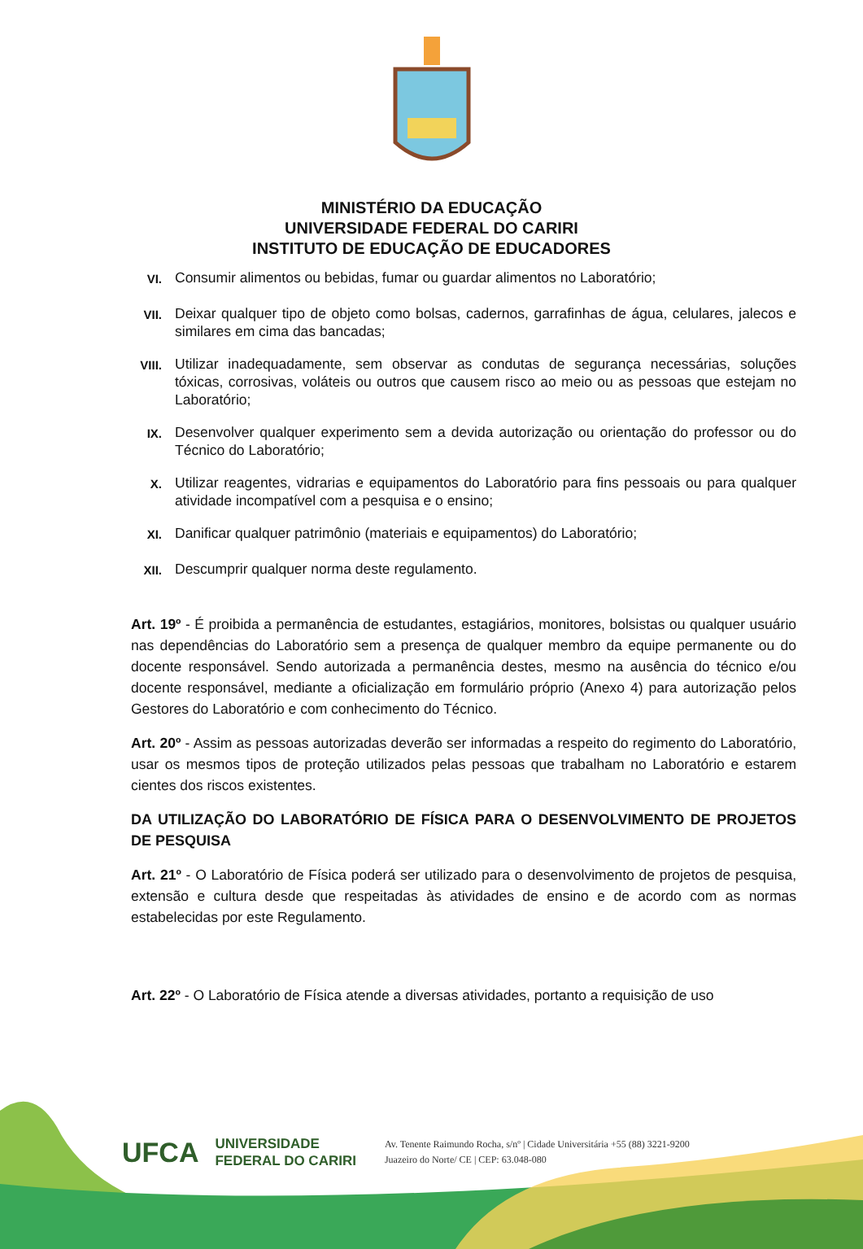MINISTÉRIO DA EDUCAÇÃO
UNIVERSIDADE FEDERAL DO CARIRI
INSTITUTO DE EDUCAÇÃO DE EDUCADORES
VI. Consumir alimentos ou bebidas, fumar ou guardar alimentos no Laboratório;
VII. Deixar qualquer tipo de objeto como bolsas, cadernos, garrafinhas de água, celulares, jalecos e similares em cima das bancadas;
VIII. Utilizar inadequadamente, sem observar as condutas de segurança necessárias, soluções tóxicas, corrosivas, voláteis ou outros que causem risco ao meio ou as pessoas que estejam no Laboratório;
IX. Desenvolver qualquer experimento sem a devida autorização ou orientação do professor ou do Técnico do Laboratório;
X. Utilizar reagentes, vidrarias e equipamentos do Laboratório para fins pessoais ou para qualquer atividade incompatível com a pesquisa e o ensino;
XI. Danificar qualquer patrimônio (materiais e equipamentos) do Laboratório;
XII. Descumprir qualquer norma deste regulamento.
Art. 19º - É proibida a permanência de estudantes, estagiários, monitores, bolsistas ou qualquer usuário nas dependências do Laboratório sem a presença de qualquer membro da equipe permanente ou do docente responsável. Sendo autorizada a permanência destes, mesmo na ausência do técnico e/ou docente responsável, mediante a oficialização em formulário próprio (Anexo 4) para autorização pelos Gestores do Laboratório e com conhecimento do Técnico.
Art. 20º - Assim as pessoas autorizadas deverão ser informadas a respeito do regimento do Laboratório, usar os mesmos tipos de proteção utilizados pelas pessoas que trabalham no Laboratório e estarem cientes dos riscos existentes.
DA UTILIZAÇÃO DO LABORATÓRIO DE FÍSICA PARA O DESENVOLVIMENTO DE PROJETOS DE PESQUISA
Art. 21º - O Laboratório de Física poderá ser utilizado para o desenvolvimento de projetos de pesquisa, extensão e cultura desde que respeitadas às atividades de ensino e de acordo com as normas estabelecidas por este Regulamento.
Art. 22º - O Laboratório de Física atende a diversas atividades, portanto a requisição de uso
UFCA UNIVERSIDADE
FEDERAL DO CARIRI Av. Tenente Raimundo Rocha, s/nº | Cidade Universitária +55 (88) 3221-9200
Juazeiro do Norte/ CE | CEP: 63.048-080